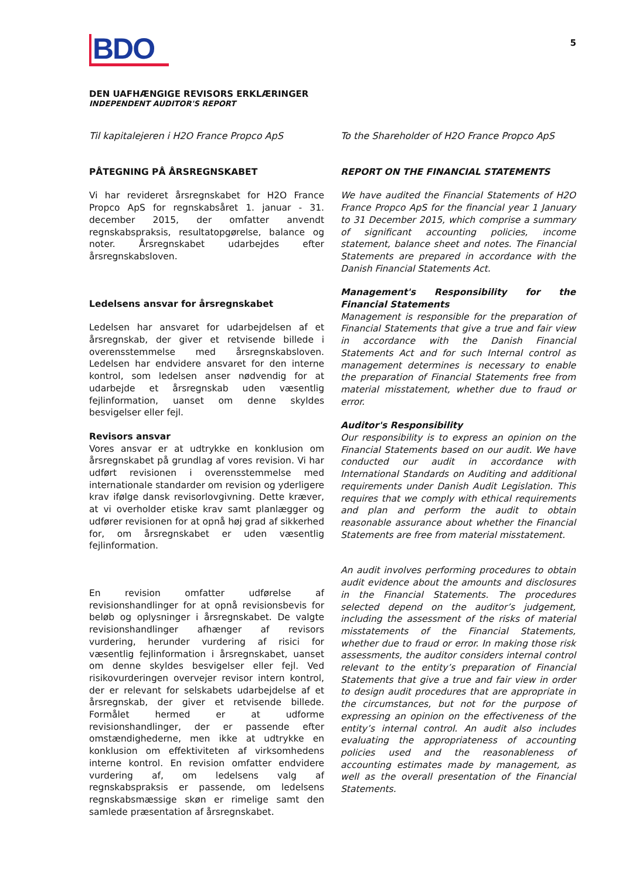BDO
5
DEN UAFHÆNGIGE REVISORS ERKLÆRINGER
INDEPENDENT AUDITOR'S REPORT
Til kapitalejeren i H2O France Propco ApS
PÅTEGNING PÅ ÅRSREGNSKABET
Vi har revideret årsregnskabet for H2O France Propco ApS for regnskabsåret 1. januar - 31. december 2015, der omfatter anvendt regnskabspraksis, resultatopgørelse, balance og noter. Årsregnskabet udarbejdes efter årsregnskabsloven.
Ledelsens ansvar for årsregnskabet
Ledelsen har ansvaret for udarbejdelsen af et årsregnskab, der giver et retvisende billede i overensstemmelse med årsregnskabsloven. Ledelsen har endvidere ansvaret for den interne kontrol, som ledelsen anser nødvendig for at udarbejde et årsregnskab uden væsentlig fejlinformation, uanset om denne skyldes besvigelser eller fejl.
Revisors ansvar
Vores ansvar er at udtrykke en konklusion om årsregnskabet på grundlag af vores revision. Vi har udført revisionen i overensstemmelse med internationale standarder om revision og yderligere krav ifølge dansk revisorlovgivning. Dette kræver, at vi overholder etiske krav samt planlægger og udfører revisionen for at opnå høj grad af sikkerhed for, om årsregnskabet er uden væsentlig fejlinformation.
En revision omfatter udførelse af revisionshandlinger for at opnå revisionsbevis for beløb og oplysninger i årsregnskabet. De valgte revisionshandlinger afhænger af revisors vurdering, herunder vurdering af risici for væsentlig fejlinformation i årsregnskabet, uanset om denne skyldes besvigelser eller fejl. Ved risikovurderingen overvejer revisor intern kontrol, der er relevant for selskabets udarbejdelse af et årsregnskab, der giver et retvisende billede. Formålet hermed er at udforme revisionshandlinger, der er passende efter omstændighederne, men ikke at udtrykke en konklusion om effektiviteten af virksomhedens interne kontrol. En revision omfatter endvidere vurdering af, om ledelsens valg af regnskabspraksis er passende, om ledelsens regnskabsmæssige skøn er rimelige samt den samlede præsentation af årsregnskabet.
To the Shareholder of H2O France Propco ApS
REPORT ON THE FINANCIAL STATEMENTS
We have audited the Financial Statements of H2O France Propco ApS for the financial year 1 January to 31 December 2015, which comprise a summary of significant accounting policies, income statement, balance sheet and notes. The Financial Statements are prepared in accordance with the Danish Financial Statements Act.
Management's Responsibility for the Financial Statements
Management is responsible for the preparation of Financial Statements that give a true and fair view in accordance with the Danish Financial Statements Act and for such Internal control as management determines is necessary to enable the preparation of Financial Statements free from material misstatement, whether due to fraud or error.
Auditor's Responsibility
Our responsibility is to express an opinion on the Financial Statements based on our audit. We have conducted our audit in accordance with International Standards on Auditing and additional requirements under Danish Audit Legislation. This requires that we comply with ethical requirements and plan and perform the audit to obtain reasonable assurance about whether the Financial Statements are free from material misstatement.
An audit involves performing procedures to obtain audit evidence about the amounts and disclosures in the Financial Statements. The procedures selected depend on the auditor’s judgement, including the assessment of the risks of material misstatements of the Financial Statements, whether due to fraud or error. In making those risk assessments, the auditor considers internal control relevant to the entity’s preparation of Financial Statements that give a true and fair view in order to design audit procedures that are appropriate in the circumstances, but not for the purpose of expressing an opinion on the effectiveness of the entity’s internal control. An audit also includes evaluating the appropriateness of accounting policies used and the reasonableness of accounting estimates made by management, as well as the overall presentation of the Financial Statements.